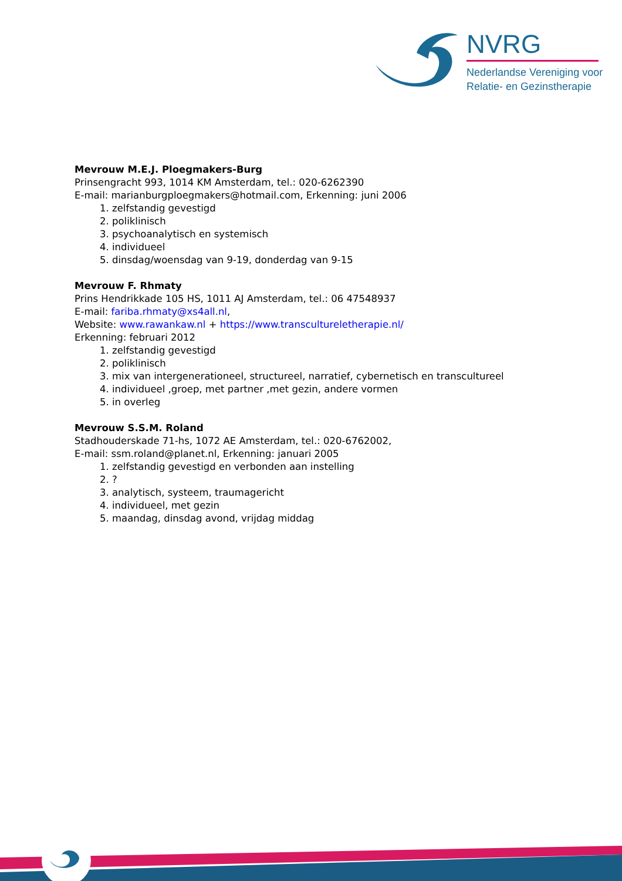NVRG
Nederlandse Vereniging voor
Relatie- en Gezinstherapie
Mevrouw M.E.J. Ploegmakers-Burg
Prinsengracht 993, 1014 KM Amsterdam, tel.: 020-6262390
E-mail: marianburgploegmakers@hotmail.com, Erkenning: juni 2006
1. zelfstandig gevestigd
2. poliklinisch
3. psychoanalytisch en systemisch
4. individueel
5. dinsdag/woensdag van 9-19, donderdag van 9-15
Mevrouw F. Rhmaty
Prins Hendrikkade 105 HS, 1011 AJ Amsterdam, tel.: 06 47548937
E-mail: fariba.rhmaty@xs4all.nl,
Website: www.rawankaw.nl + https://www.transcultureletherapie.nl/
Erkenning: februari 2012
1. zelfstandig gevestigd
2. poliklinisch
3. mix van intergenerationeel, structureel, narratief, cybernetisch en transcultureel
4. individueel ,groep, met partner ,met gezin, andere vormen
5. in overleg
Mevrouw S.S.M. Roland
Stadhouderskade 71-hs, 1072 AE Amsterdam, tel.: 020-6762002,
E-mail: ssm.roland@planet.nl, Erkenning: januari 2005
1. zelfstandig gevestigd en verbonden aan instelling
2. ?
3. analytisch, systeem, traumagericht
4. individueel, met gezin
5. maandag, dinsdag avond, vrijdag middag